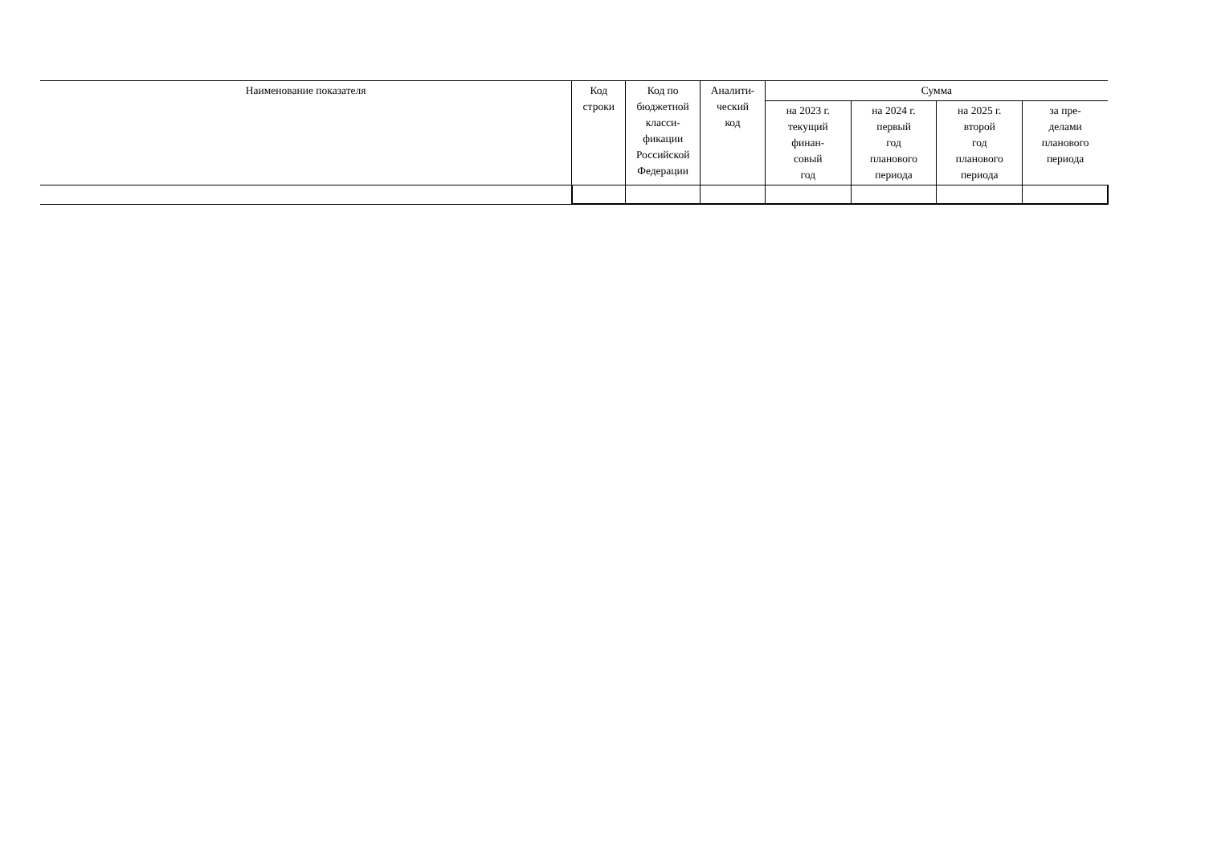| Наименование показателя | Код строки | Код по бюджетной класси- фикации Российской Федерации | Аналити- ческий код | Сумма | | | |
| --- | --- | --- | --- | --- | --- | --- | --- |
| | | | | на 2023 г. текущий финан- совый год | на 2024 г. первый год планового периода | на 2025 г. второй год планового периода | за пре- делами планового периода |